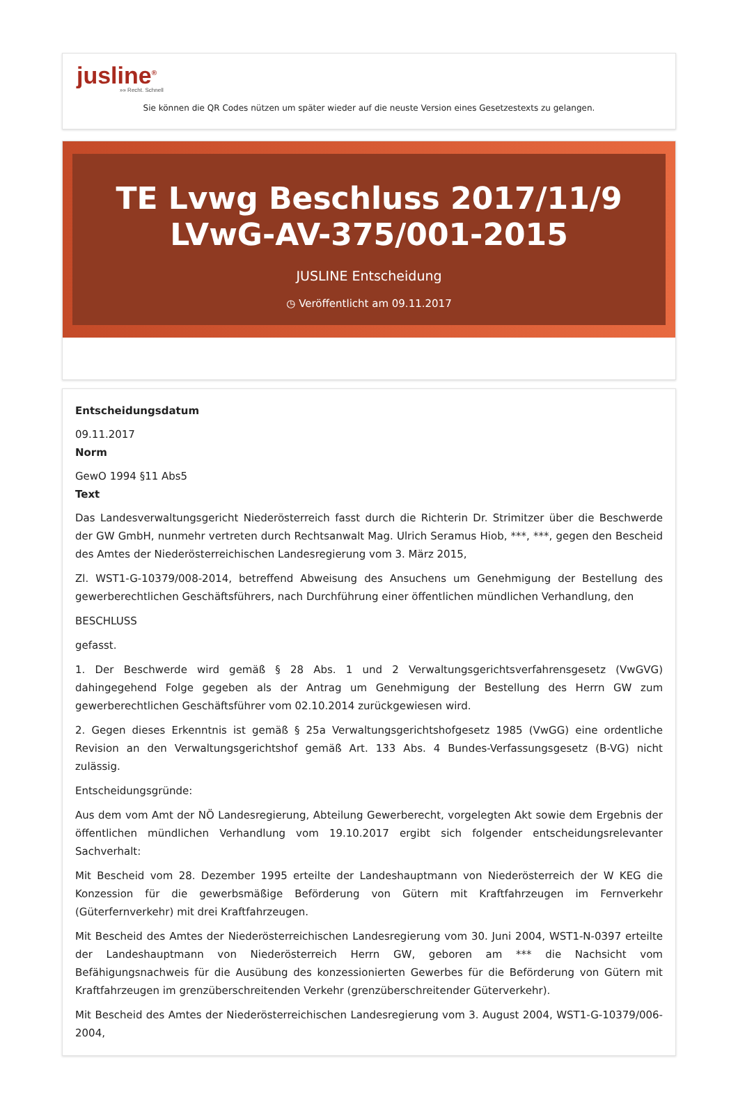jusline<sup>®</sup>
»» Recht. Schnell
Sie können die QR Codes nützen um später wieder auf die neuste Version eines Gesetzestexts zu gelangen.
TE Lvwg Beschluss 2017/11/9 LVwG-AV-375/001-2015
JUSLINE Entscheidung
◷ Veröffentlicht am 09.11.2017
Entscheidungsdatum
09.11.2017
Norm
GewO 1994 §11 Abs5
Text
Das Landesverwaltungsgericht Niederösterreich fasst durch die Richterin Dr. Strimitzer über die Beschwerde der GW GmbH, nunmehr vertreten durch Rechtsanwalt Mag. Ulrich Seramus Hiob, ***, ***, gegen den Bescheid des Amtes der Niederösterreichischen Landesregierung vom 3. März 2015,
Zl. WST1-G-10379/008-2014, betreffend Abweisung des Ansuchens um Genehmigung der Bestellung des gewerberechtlichen Geschäftsführers, nach Durchführung einer öffentlichen mündlichen Verhandlung, den
BESCHLUSS
gefasst.
1. Der Beschwerde wird gemäß § 28 Abs. 1 und 2 Verwaltungsgerichtsverfahrensgesetz (VwGVG) dahingegehend Folge gegeben als der Antrag um Genehmigung der Bestellung des Herrn GW zum gewerberechtlichen Geschäftsführer vom 02.10.2014 zurückgewiesen wird.
2. Gegen dieses Erkenntnis ist gemäß § 25a Verwaltungsgerichtshofgesetz 1985 (VwGG) eine ordentliche Revision an den Verwaltungsgerichtshof gemäß Art. 133 Abs. 4 Bundes-Verfassungsgesetz (B-VG) nicht zulässig.
Entscheidungsgründe:
Aus dem vom Amt der NÖ Landesregierung, Abteilung Gewerberecht, vorgelegten Akt sowie dem Ergebnis der öffentlichen mündlichen Verhandlung vom 19.10.2017 ergibt sich folgender entscheidungsrelevanter Sachverhalt:
Mit Bescheid vom 28. Dezember 1995 erteilte der Landeshauptmann von Niederösterreich der W KEG die Konzession für die gewerbsmäßige Beförderung von Gütern mit Kraftfahrzeugen im Fernverkehr (Güterfernverkehr) mit drei Kraftfahrzeugen.
Mit Bescheid des Amtes der Niederösterreichischen Landesregierung vom 30. Juni 2004, WST1-N-0397 erteilte der Landeshauptmann von Niederösterreich Herrn GW, geboren am *** die Nachsicht vom Befähigungsnachweis für die Ausübung des konzessionierten Gewerbes für die Beförderung von Gütern mit Kraftfahrzeugen im grenzüberschreitenden Verkehr (grenzüberschreitender Güterverkehr).
Mit Bescheid des Amtes der Niederösterreichischen Landesregierung vom 3. August 2004, WST1-G-10379/006-2004,